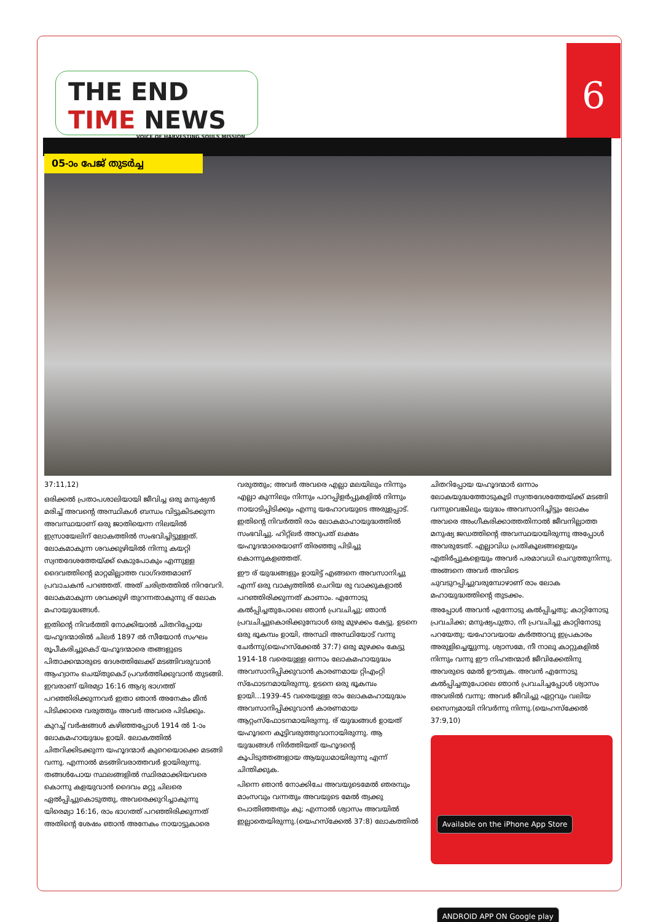THE END TIME NEWS
VOICE OF HARVESTING SOULS MISSION
6
05-ാം പേജ് തുടർച്ച
37:11,12)
ഒരിക്കൽ പ്രതാപശാലിയായി ജീവിച്ച ഒരു മനുഷ്യൻ മരിച്ച് അവന്റെ അസ്ഥികൾ ബന്ധം വിട്ടുകിടക്കുന്ന അവസ്ഥയാണ് ഒരു ജാതിയെന്ന നിലയിൽ ഇസ്രായേലിന് ലോകത്തിൽ സംഭവിച്ചിട്ടുള്ളത്. ലോകമാകുന്ന ശവക്കുഴിയിൽ നിന്നു കയറ്റി സ്വന്തദേശത്തേയ്ക്ക് കൊുപോകും എന്നുള്ള ദൈവത്തിന്റെ മാറ്റമില്ലാത്ത വാഗ്ദത്തമാണ് പ്രവാചകൻ പറഞ്ഞത്. അത് ചരിത്രത്തിൽ നിറവേറി. ലോകമാകുന്ന ശവക്കുഴി തുറന്നതാകുന്നു ര് ലോക മഹായുദ്ധങ്ങൾ.
ഇതിന്റെ നിവർത്തി നോക്കിയാൽ ചിതറിപ്പോയ യഹൂദന്മാരിൽ ചിലർ 1897 ൽ സീയോൻ സംഘം രൂപീകരിച്ചുകൊ് യഹൂദന്മാരെ തങ്ങളുടെ പിതാക്കന്മാരുടെ ദേശത്തിലേക്ക് മടങ്ങിവരുവാൻ ആഹ്വാനം ചെയ്തുകൊ് പ്രവർത്തിക്കുവാൻ തുടങ്ങി. ഇവരാണ് യിരമ്യാ 16:16 ആദ്യ ഭാഗത്ത് പറഞ്ഞിരിക്കുന്നവർ ഇതാ ഞാൻ അനേകം മീൻ പിടിക്കാരെ വരുത്തും അവർ അവരെ പിടിക്കും.
കുറച്ച് വർഷങ്ങൾ കഴിഞ്ഞപ്പോൾ 1914 ൽ 1-ാം ലോകമഹായുദ്ധം ഉായി. ലോകത്തിൽ ചിതറിക്കിടക്കുന്ന യഹൂദന്മാർ കുറെയൊക്കെ മടങ്ങി വന്നു. എന്നാൽ മടങ്ങിവരാത്തവർ ഉായിരുന്നു. തങ്ങൾപോയ സ്ഥലങ്ങളിൽ സ്ഥിരമാക്കിയവരെ കൊന്നു കളയുവാൻ ദൈവം മറ്റു ചിലരെ ഏൽപ്പിച്ചുകൊടുത്തു, അവരെക്കുറിച്ചാകുന്നു യിരെമ്യാ 16:16, രാം ഭാഗത്ത് പറഞ്ഞിരിക്കുന്നത് അതിന്റെ ശേഷം ഞാൻ അനേകം നായാട്ടുകാരെ
വരുത്തും; അവർ അവരെ എല്ലാ മലയിലും നിന്നും എല്ലാ കുന്നിലും നിന്നും പാറപ്പിളർപ്പുകളിൽ നിന്നും നായാടിപ്പിടിക്കും എന്നു യഹോവയുടെ അരുളപ്പാട്. ഇതിന്റെ നിവർത്തി രാം ലോകമാഹായുദ്ധത്തിൽ സംഭവിച്ചു. ഹിറ്റ്ലർ അറുപത് ലക്ഷം യഹൂദന്മാരെയാണ് തിരഞ്ഞു പിടിച്ചു കൊന്നുകളഞ്ഞത്.
ഈ ര് യുദ്ധങ്ങളും ഉായിട്ട് എങ്ങനെ അവസാനിച്ചു എന്ന് ഒരു വാക്യത്തിൽ ചെറിയ രു വാക്കുകളാൽ പറഞ്ഞിരിക്കുന്നത് കാണാം. എന്നോടു കൽപ്പിച്ചതുപോലെ ഞാൻ പ്രവചിച്ചു; ഞാൻ പ്രവചിച്ചുകൊരിക്കുമ്പോൾ ഒരു മുഴക്കം കേട്ടു. ഉടനെ ഒരു ഭൂകമ്പം ഉായി, അസ്ഥി അസ്ഥിയോട് വന്നു ചേർന്നു(യെഹസ്ക്കേൽ 37:7) ഒരു മുഴക്കം കേട്ടു 1914-18 വരെയുള്ള ഒന്നാം ലോകമഹായുദ്ധം അവസാനിപ്പിക്കുവാൻ കാരണമായ റ്റിഎംറ്റി സ്ഫോടനമായിരുന്നു. ഉടനെ ഒരു ഭൂകമ്പം ഉായി...1939-45 വരെയുള്ള രാം ലോകമഹായുദ്ധം അവസാനിപ്പിക്കുവാൻ കാരണമായ ആറ്റംസ്ഫോടനമായിരുന്നു. ര് യുദ്ധങ്ങൾ ഉായത് യഹൂദനെ കൂട്ടിവരുത്തുവാനായിരുന്നു. ആ യുദ്ധങ്ങൾ നിർത്തിയത് യഹൂദന്റെ കൂപിടുത്തങ്ങളായ ആയുധമായിരുന്നു എന്ന് ചിന്തിക്കുക.
പിന്നെ ഞാൻ നോക്കിചേ അവയുടെമേൽ ഞരമ്പും മാംസവും വന്നതും അവയുടെ മേൽ ത്വക്കു പൊതിഞ്ഞതും കു; എന്നാൽ ശ്വാസം അവയിൽ ഇല്ലാതെയിരുന്നു.(യെഹസ്ക്കേൽ 37:8) ലോകത്തിൽ
ചിതറിപ്പോയ യഹൂദന്മാർ ഒന്നാം ലോകയുദ്ധത്തോടുകൂടി സ്വന്തദേശത്തേയ്ക്ക് മടങ്ങി വന്നുവെങ്കിലും യുദ്ധം അവസാനിച്ചിട്ടും ലോകം അവരെ അംഗീകരിക്കാത്തതിനാൽ ജീവനില്ലാത്ത മനുഷ്യ ജഡത്തിന്റെ അവസ്ഥയായിരുന്നു അപ്പോൾ അവരുടേത്. എല്ലാവിധ പ്രതികൂലങ്ങളെയും എതിർപ്പുകളെയും അവർ പരമാവധി ചെറുത്തുനിന്നു. അങ്ങനെ അവർ അവിടെ ചുവടുറപ്പിച്ചുവരുമ്പോഴാണ് രാം ലോക മഹായുദ്ധത്തിന്റെ തുടക്കം.
അപ്പോൾ അവൻ എന്നോടു കൽപ്പിച്ചതു; കാറ്റിനോടു പ്രവചിക്ക; മനുഷ്യപുത്രാ, നീ പ്രവചിച്ചു കാറ്റിനോടു പറയേതു; യഹോവയായ കർത്താവു ഇപ്രകാരം അരുളിച്ചെയ്യുന്നു. ശ്വാസമേ, നീ നാലു കാറ്റുകളിൽ നിന്നും വന്നു ഈ നിഹതന്മാർ ജീവിക്കേതിനു അവരുടെ മേൽ ഊതുക. അവൻ എന്നോടു കൽപ്പിച്ചതുപോലെ ഞാൻ പ്രവചിച്ചപ്പോൾ ശ്വാസം അവരിൽ വന്നു; അവർ ജീവിച്ചു ഏറ്റവും വലിയ സൈന്യമായി നിവർന്നു നിന്നു.(യെഹസ്ക്കേൽ 37:9,10)
Available on the iPhone App Store ANDROID APP ON Google play